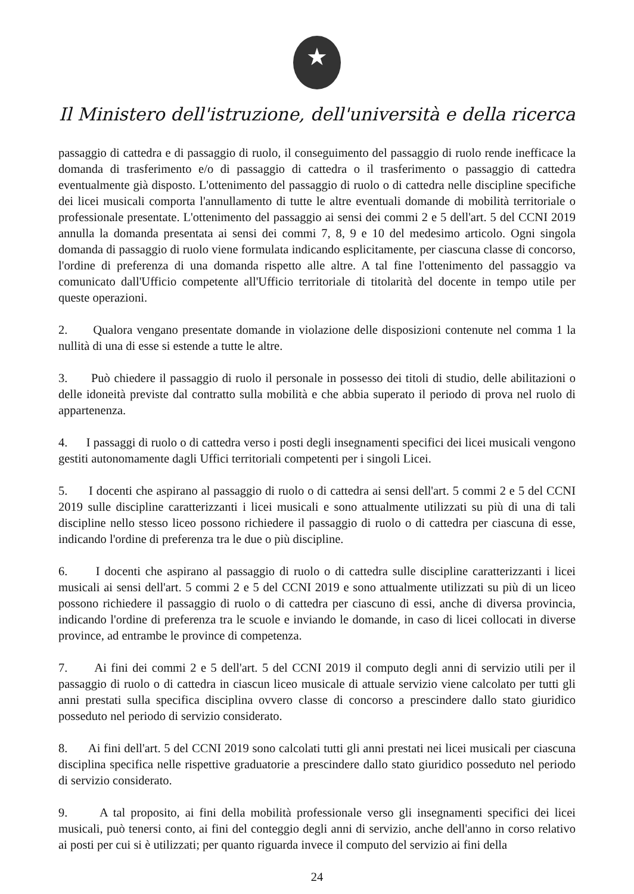★
Il Ministero dell'istruzione, dell'università e della ricerca
passaggio di cattedra e di passaggio di ruolo, il conseguimento del passaggio di ruolo rende inefficace la domanda di trasferimento e/o di passaggio di cattedra o il trasferimento o passaggio di cattedra eventualmente già disposto. L'ottenimento del passaggio di ruolo o di cattedra nelle discipline specifiche dei licei musicali comporta l'annullamento di tutte le altre eventuali domande di mobilità territoriale o professionale presentate. L'ottenimento del passaggio ai sensi dei commi 2 e 5 dell'art. 5 del CCNI 2019 annulla la domanda presentata ai sensi dei commi 7, 8, 9 e 10 del medesimo articolo. Ogni singola domanda di passaggio di ruolo viene formulata indicando esplicitamente, per ciascuna classe di concorso, l'ordine di preferenza di una domanda rispetto alle altre. A tal fine l'ottenimento del passaggio va comunicato dall'Ufficio competente all'Ufficio territoriale di titolarità del docente in tempo utile per queste operazioni.
2. Qualora vengano presentate domande in violazione delle disposizioni contenute nel comma 1 la nullità di una di esse si estende a tutte le altre.
3. Può chiedere il passaggio di ruolo il personale in possesso dei titoli di studio, delle abilitazioni o delle idoneità previste dal contratto sulla mobilità e che abbia superato il periodo di prova nel ruolo di appartenenza.
4. I passaggi di ruolo o di cattedra verso i posti degli insegnamenti specifici dei licei musicali vengono gestiti autonomamente dagli Uffici territoriali competenti per i singoli Licei.
5. I docenti che aspirano al passaggio di ruolo o di cattedra ai sensi dell'art. 5 commi 2 e 5 del CCNI 2019 sulle discipline caratterizzanti i licei musicali e sono attualmente utilizzati su più di una di tali discipline nello stesso liceo possono richiedere il passaggio di ruolo o di cattedra per ciascuna di esse, indicando l'ordine di preferenza tra le due o più discipline.
6. I docenti che aspirano al passaggio di ruolo o di cattedra sulle discipline caratterizzanti i licei musicali ai sensi dell'art. 5 commi 2 e 5 del CCNI 2019 e sono attualmente utilizzati su più di un liceo possono richiedere il passaggio di ruolo o di cattedra per ciascuno di essi, anche di diversa provincia, indicando l'ordine di preferenza tra le scuole e inviando le domande, in caso di licei collocati in diverse province, ad entrambe le province di competenza.
7. Ai fini dei commi 2 e 5 dell'art. 5 del CCNI 2019 il computo degli anni di servizio utili per il passaggio di ruolo o di cattedra in ciascun liceo musicale di attuale servizio viene calcolato per tutti gli anni prestati sulla specifica disciplina ovvero classe di concorso a prescindere dallo stato giuridico posseduto nel periodo di servizio considerato.
8. Ai fini dell'art. 5 del CCNI 2019 sono calcolati tutti gli anni prestati nei licei musicali per ciascuna disciplina specifica nelle rispettive graduatorie a prescindere dallo stato giuridico posseduto nel periodo di servizio considerato.
9. A tal proposito, ai fini della mobilità professionale verso gli insegnamenti specifici dei licei musicali, può tenersi conto, ai fini del conteggio degli anni di servizio, anche dell'anno in corso relativo ai posti per cui si è utilizzati; per quanto riguarda invece il computo del servizio ai fini della
24